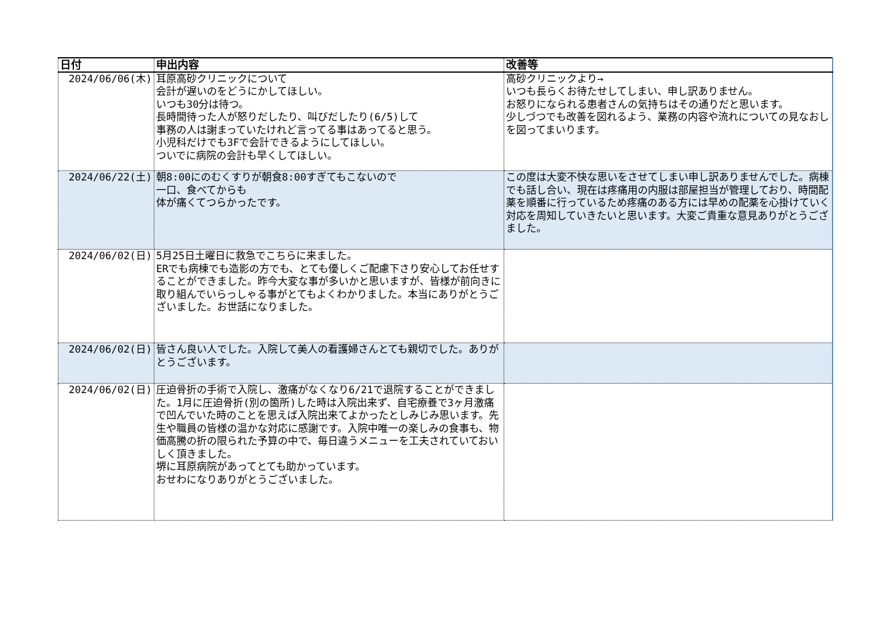| 日付 | 申出内容 | 改善等 |
| --- | --- | --- |
| 2024/06/06(木) | 耳原高砂クリニックについて 会計が遅いのをどうにかしてほしい。 いつも30分は待つ。 長時間待った人が怒りだしたり、叫びだしたり(6/5)して 事務の人は謝まっていたけれど言ってる事はあってると思う。 小児科だけでも3Fで会計できるようにしてほしい。 ついでに病院の会計も早くしてほしい。 | 高砂クリニックより→ いつも長らくお待たせしてしまい、申し訳ありません。 お怒りになられる患者さんの気持ちはその通りだと思います。 少しづつでも改善を図れるよう、業務の内容や流れについての見なおしを図ってまいります。 |
| 2024/06/22(土) | 朝8:00にのむくすりが朝食8:00すぎてもこないので 一口、食べてからも 体が痛くてつらかったです。 | この度は大変不快な思いをさせてしまい申し訳ありませんでした。病棟でも話し合い、現在は疼痛用の内服は部屋担当が管理しており、時間配薬を順番に行っているため疼痛のある方には早めの配薬を心掛けていく対応を周知していきたいと思います。大変ご貴重な意見ありがとうござました。 |
| 2024/06/02(日) | 5月25日土曜日に救急でこちらに来ました。 ERでも病棟でも造影の方でも、とても優しくご配慮下さり安心してお任せすることができました。昨今大変な事が多いかと思いますが、皆様が前向きに取り組んでいらっしゃる事がとてもよくわかりました。本当にありがとうございました。お世話になりました。 | |
| 2024/06/02(日) | 皆さん良い人でした。入院して美人の看護婦さんとても親切でした。ありがとうございます。 | |
| 2024/06/02(日) | 圧迫骨折の手術で入院し、激痛がなくなり6/21で退院することができました。1月に圧迫骨折(別の箇所)した時は入院出来ず、自宅療養で3ヶ月激痛で凹んでいた時のことを思えば入院出来てよかったとしみじみ思います。先生や職員の皆様の温かな対応に感謝です。入院中唯一の楽しみの食事も、物価高騰の折の限られた予算の中で、毎日違うメニューを工夫されていておいしく頂きました。 堺に耳原病院があってとても助かっています。 おせわになりありがとうございました。 | |